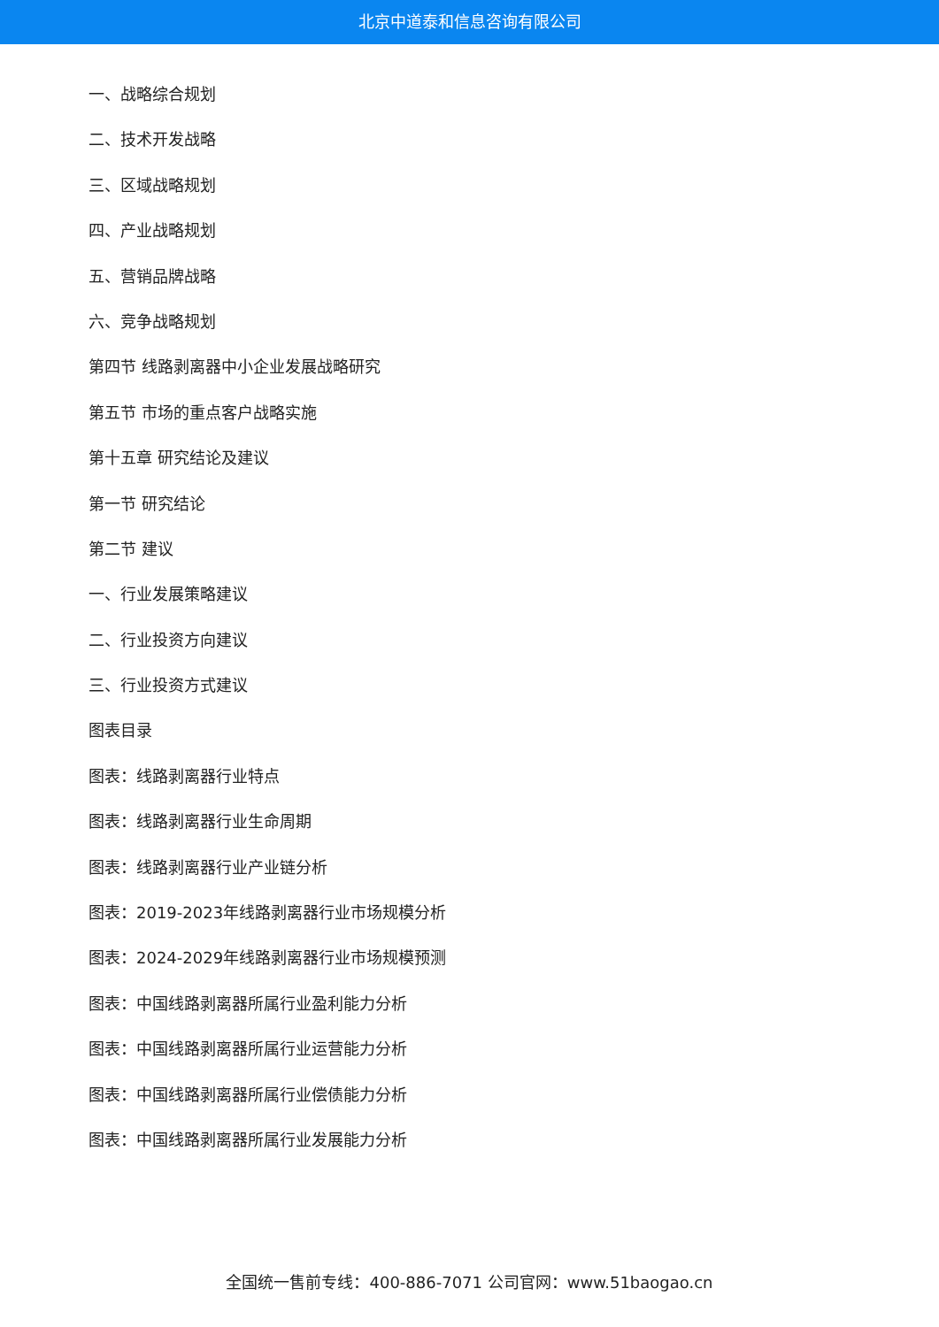北京中道泰和信息咨询有限公司
一、战略综合规划
二、技术开发战略
三、区域战略规划
四、产业战略规划
五、营销品牌战略
六、竞争战略规划
第四节 线路剥离器中小企业发展战略研究
第五节 市场的重点客户战略实施
第十五章 研究结论及建议
第一节 研究结论
第二节 建议
一、行业发展策略建议
二、行业投资方向建议
三、行业投资方式建议
图表目录
图表：线路剥离器行业特点
图表：线路剥离器行业生命周期
图表：线路剥离器行业产业链分析
图表：2019-2023年线路剥离器行业市场规模分析
图表：2024-2029年线路剥离器行业市场规模预测
图表：中国线路剥离器所属行业盈利能力分析
图表：中国线路剥离器所属行业运营能力分析
图表：中国线路剥离器所属行业偿债能力分析
图表：中国线路剥离器所属行业发展能力分析
全国统一售前专线：400-886-7071 公司官网：www.51baogao.cn